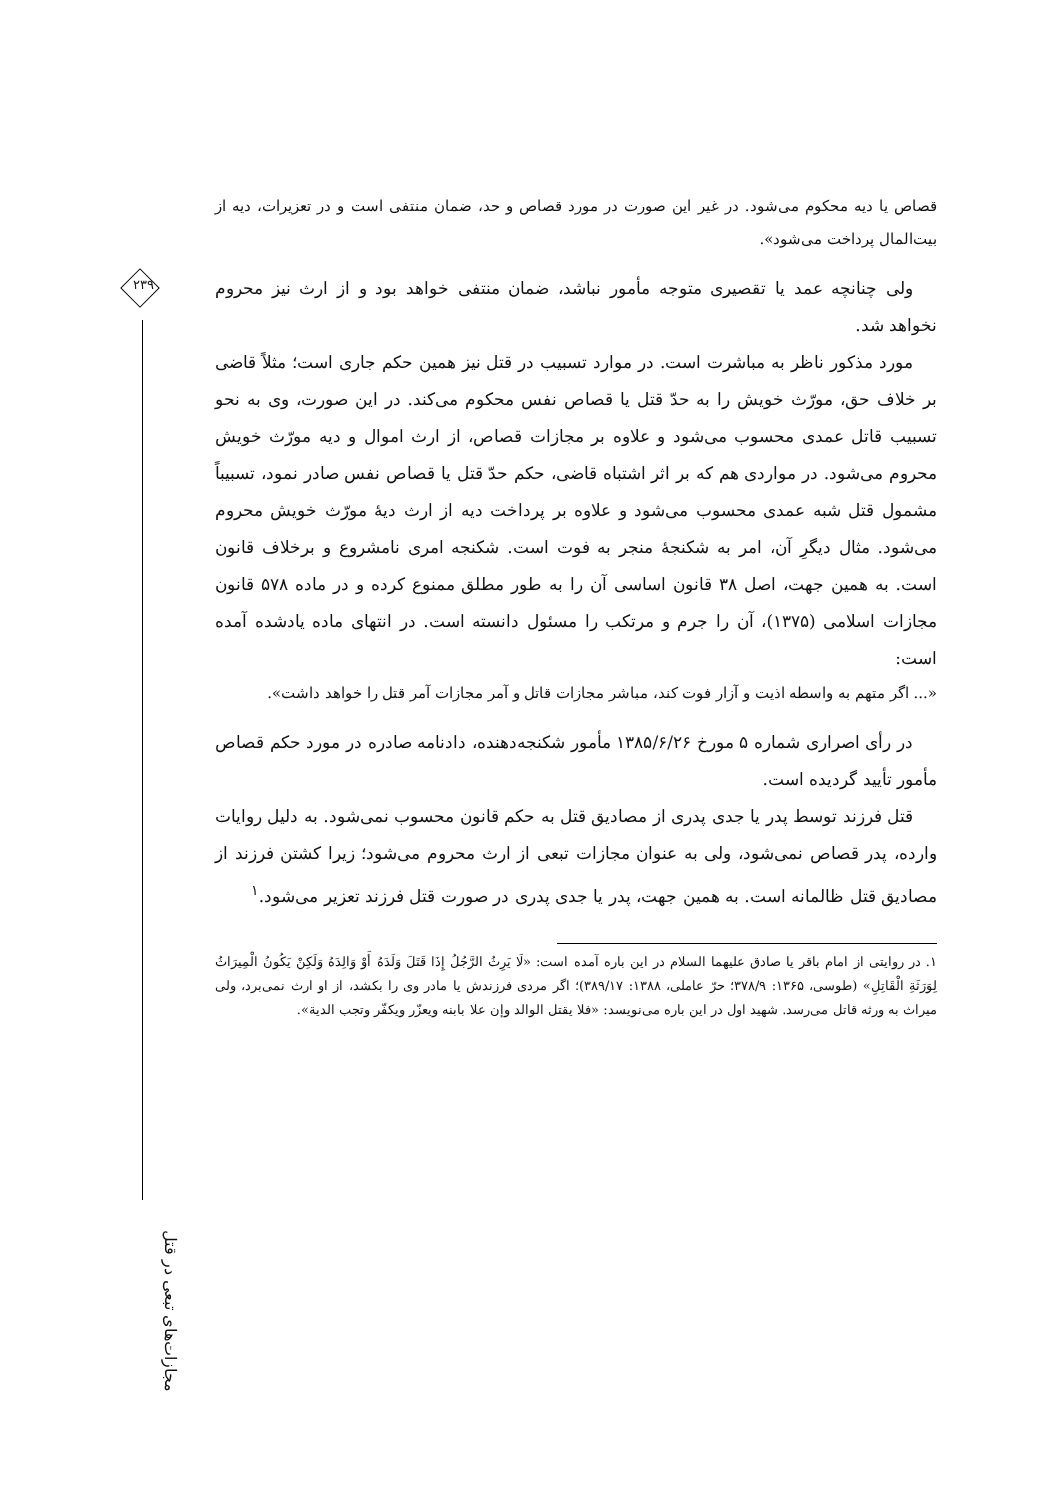۲۳۹
مجازات‌های تبعی در قتل
قصاص یا دیه محکوم می‌شود. در غیر این صورت در مورد قصاص و حد، ضمان منتفی است و در تعزیرات، دیه از بیت‌المال پرداخت می‌شود».
ولی چنانچه عمد یا تقصیری متوجه مأمور نباشد، ضمان منتفی خواهد بود و از ارث نیز محروم نخواهد شد.
مورد مذکور ناظر به مباشرت است. در موارد تسبیب در قتل نیز همین حکم جاری است؛ مثلاً قاضی بر خلاف حق، مورّث خویش را به حدّ قتل یا قصاص نفس محکوم می‌کند. در این صورت، وی به نحو تسبیب قاتل عمدی محسوب می‌شود و علاوه بر مجازات قصاص، از ارث اموال و دیه مورّث خویش محروم می‌شود. در مواردی هم که بر اثر اشتباه قاضی، حکم حدّ قتل یا قصاص نفس صادر نمود، تسبیباً مشمول قتل شبه عمدی محسوب می‌شود و علاوه بر پرداخت دیه از ارث دیهٔ مورّث خویش محروم می‌شود. مثال دیگرِ آن، امر به شکنجهٔ منجر به فوت است. شکنجه امری نامشروع و برخلاف قانون است. به همین جهت، اصل ۳۸ قانون اساسی آن را به طور مطلق ممنوع کرده و در ماده ۵۷۸ قانون مجازات اسلامی (۱۳۷۵)، آن را جرم و مرتکب را مسئول دانسته است. در انتهای ماده یادشده آمده است:
«... اگر متهم به واسطه اذیت و آزار فوت کند، مباشر مجازات قاتل و آمر مجازات آمر قتل را خواهد داشت».
در رأی اصراری شماره ۵ مورخ ۱۳۸۵/۶/۲۶ مأمور شکنجه‌دهنده، دادنامه صادره در مورد حکم قصاص مأمور تأیید گردیده است.
قتل فرزند توسط پدر یا جدی پدری از مصادیق قتل به حکم قانون محسوب نمی‌شود. به دلیل روایات وارده، پدر قصاص نمی‌شود، ولی به عنوان مجازات تبعی از ارث محروم می‌شود؛ زیرا کشتن فرزند از مصادیق قتل ظالمانه است. به همین جهت، پدر یا جدی پدری در صورت قتل فرزند تعزیر می‌شود.<sup>۱</sup>
۱. در روایتی از امام باقر یا صادق علیهما السلام در این باره آمده است: «لَا یَرِثُ الرَّجُلُ إِذَا قَتَلَ وَلَدَهُ أَوْ وَالِدَهُ وَلَکِنْ یَکُونُ الْمِیرَاثُ لِوَرَثَةِ الْقَاتِلِ» (طوسی، ۱۳۶۵: ۳۷۸/۹؛ حرّ عاملی، ۱۳۸۸: ۳۸۹/۱۷)؛ اگر مردی فرزندش یا مادر وی را بکشد، از او ارث نمی‌برد، ولی میراث به ورثه قاتل می‌رسد. شهید اول در این باره می‌نویسد: «فلا یقتل الوالد وإن علا بابنه ویعزّر ویکفّر وتجب الدیة».